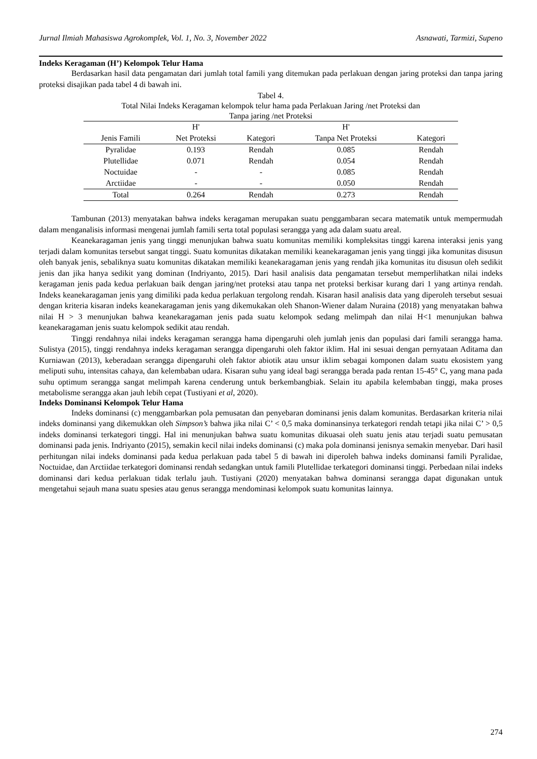Jurnal Ilmiah Mahasiswa Agrokomplek, Vol. 1, No. 3, November 2022 Asnawati, Tarmizi, Supeno
Indeks Keragaman (H’) Kelompok Telur Hama
Berdasarkan hasil data pengamatan dari jumlah total famili yang ditemukan pada perlakuan dengan jaring proteksi dan tanpa jaring proteksi disajikan pada tabel 4 di bawah ini.
Tabel 4.
Total Nilai Indeks Keragaman kelompok telur hama pada Perlakuan Jaring /net Proteksi dan
Tanpa jaring /net Proteksi
| | H' | | H' | |
| --- | --- | --- | --- | --- |
| Jenis Famili | Net Proteksi | Kategori | Tanpa Net Proteksi | Kategori |
| Pyralidae | 0.193 | Rendah | 0.085 | Rendah |
| Plutellidae | 0.071 | Rendah | 0.054 | Rendah |
| Noctuidae | - | - | 0.085 | Rendah |
| Arctiidae | - | - | 0.050 | Rendah |
| Total | 0.264 | Rendah | 0.273 | Rendah |
Tambunan (2013) menyatakan bahwa indeks keragaman merupakan suatu penggambaran secara matematik untuk mempermudah dalam menganalisis informasi mengenai jumlah famili serta total populasi serangga yang ada dalam suatu areal.
Keanekaragaman jenis yang tinggi menunjukan bahwa suatu komunitas memiliki kompleksitas tinggi karena interaksi jenis yang terjadi dalam komunitas tersebut sangat tinggi. Suatu komunitas dikatakan memiliki keanekaragaman jenis yang tinggi jika komunitas disusun oleh banyak jenis, sebaliknya suatu komunitas dikatakan memiliki keanekaragaman jenis yang rendah jika komunitas itu disusun oleh sedikit jenis dan jika hanya sedikit yang dominan (Indriyanto, 2015). Dari hasil analisis data pengamatan tersebut memperlihatkan nilai indeks keragaman jenis pada kedua perlakuan baik dengan jaring/net proteksi atau tanpa net proteksi berkisar kurang dari 1 yang artinya rendah. Indeks keanekaragaman jenis yang dimiliki pada kedua perlakuan tergolong rendah. Kisaran hasil analisis data yang diperoleh tersebut sesuai dengan kriteria kisaran indeks keanekaragaman jenis yang dikemukakan oleh Shanon-Wiener dalam Nuraina (2018) yang menyatakan bahwa nilai H > 3 menunjukan bahwa keanekaragaman jenis pada suatu kelompok sedang melimpah dan nilai H<1 menunjukan bahwa keanekaragaman jenis suatu kelompok sedikit atau rendah.
Tinggi rendahnya nilai indeks keragaman serangga hama dipengaruhi oleh jumlah jenis dan populasi dari famili serangga hama. Sulistya (2015), tinggi rendahnya indeks keragaman serangga dipengaruhi oleh faktor iklim. Hal ini sesuai dengan pernyataan Aditama dan Kurniawan (2013), keberadaan serangga dipengaruhi oleh faktor abiotik atau unsur iklim sebagai komponen dalam suatu ekosistem yang meliputi suhu, intensitas cahaya, dan kelembaban udara. Kisaran suhu yang ideal bagi serangga berada pada rentan 15-45° C, yang mana pada suhu optimum serangga sangat melimpah karena cenderung untuk berkembangbiak. Selain itu apabila kelembaban tinggi, maka proses metabolisme serangga akan jauh lebih cepat (Tustiyani et al, 2020).
Indeks Dominansi Kelompok Telur Hama
Indeks dominansi (c) menggambarkan pola pemusatan dan penyebaran dominansi jenis dalam komunitas. Berdasarkan kriteria nilai indeks dominansi yang dikemukkan oleh Simpson’s bahwa jika nilai C’ < 0,5 maka dominansinya terkategori rendah tetapi jika nilai C’ > 0,5 indeks dominansi terkategori tinggi. Hal ini menunjukan bahwa suatu komunitas dikuasai oleh suatu jenis atau terjadi suatu pemusatan dominansi pada jenis. Indriyanto (2015), semakin kecil nilai indeks dominansi (c) maka pola dominansi jenisnya semakin menyebar. Dari hasil perhitungan nilai indeks dominansi pada kedua perlakuan pada tabel 5 di bawah ini diperoleh bahwa indeks dominansi famili Pyralidae, Noctuidae, dan Arctiidae terkategori dominansi rendah sedangkan untuk famili Plutellidae terkategori dominansi tinggi. Perbedaan nilai indeks dominansi dari kedua perlakuan tidak terlalu jauh. Tustiyani (2020) menyatakan bahwa dominansi serangga dapat digunakan untuk mengetahui sejauh mana suatu spesies atau genus serangga mendominasi kelompok suatu komunitas lainnya.
274